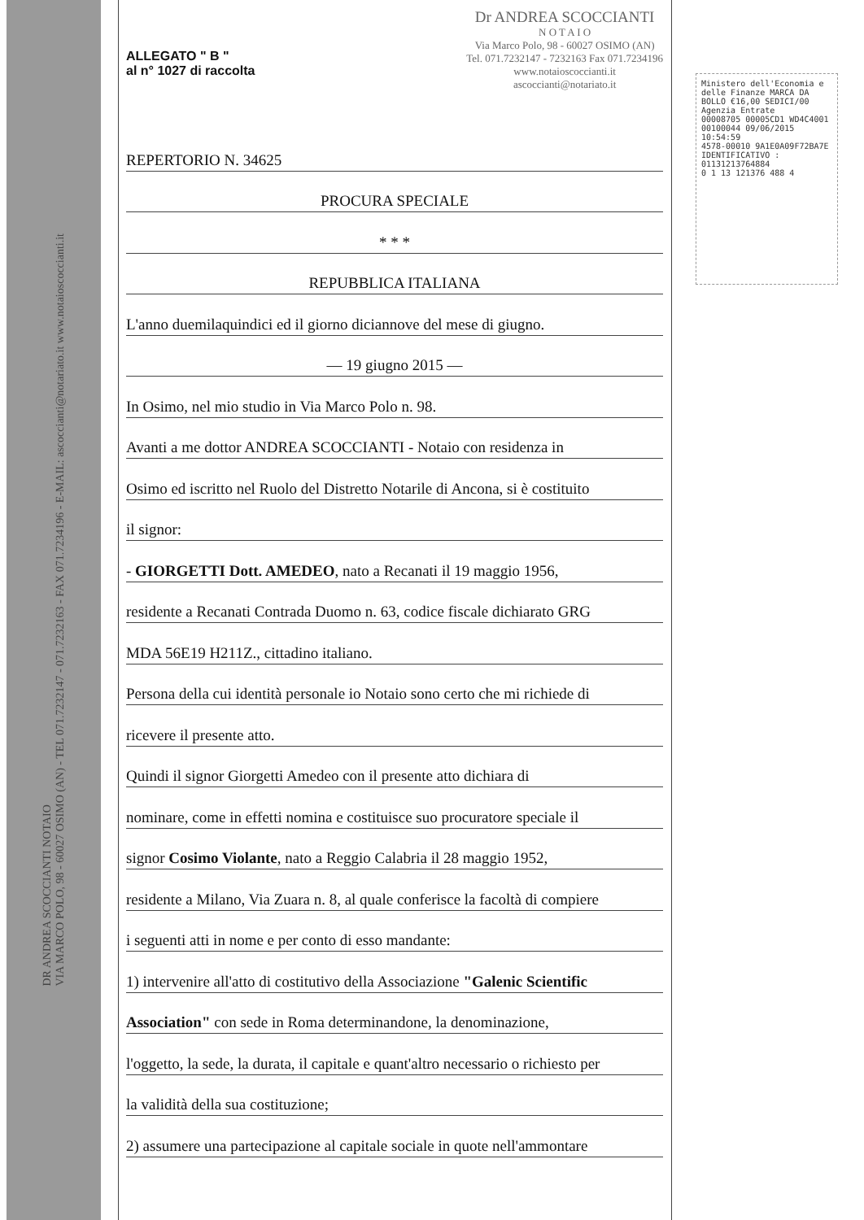DR ANDREA SCOCCIANTI NOTAIO
VIA MARCO POLO, 98 - 60027 OSIMO (AN) - TEL 071.7232147 - 071.7232163 - FAX 071.7234196 - E-MAIL: ascoccianti@notariato.it www.notaioscoccianti.it
ALLEGATO " B "
al n° 1027 di raccolta
Dr ANDREA SCOCCIANTI
N O T A I O
Via Marco Polo, 98 - 60027 OSIMO (AN)
Tel. 071.7232147 - 7232163 Fax 071.7234196
www.notaioscoccianti.it
ascoccianti@notariato.it
REPERTORIO N. 34625
PROCURA SPECIALE
* * *
REPUBBLICA ITALIANA
L'anno duemilaquindici ed il giorno diciannove del mese di giugno.
— 19 giugno 2015 —
In Osimo, nel mio studio in Via Marco Polo n. 98.
Avanti a me dottor ANDREA SCOCCIANTI - Notaio con residenza in
Osimo ed iscritto nel Ruolo del Distretto Notarile di Ancona, si è costituito
il signor:
- GIORGETTI Dott. AMEDEO, nato a Recanati il 19 maggio 1956,
residente a Recanati Contrada Duomo n. 63, codice fiscale dichiarato GRG
MDA 56E19 H211Z., cittadino italiano.
Persona della cui identità personale io Notaio sono certo che mi richiede di
ricevere il presente atto.
Quindi il signor Giorgetti Amedeo con il presente atto dichiara di
nominare, come in effetti nomina e costituisce suo procuratore speciale il
signor Cosimo Violante, nato a Reggio Calabria il 28 maggio 1952,
residente a Milano, Via Zuara n. 8, al quale conferisce la facoltà di compiere
i seguenti atti in nome e per conto di esso mandante:
1) intervenire all'atto di costitutivo della Associazione "Galenic Scientific
Association" con sede in Roma determinandone, la denominazione,
l'oggetto, la sede, la durata, il capitale e quant'altro necessario o richiesto per
la validità della sua costituzione;
2) assumere una partecipazione al capitale sociale in quote nell'ammontare
Ministero dell'Economia e delle Finanze MARCA DA BOLLO €16,00 SEDICI/00
Agenzia Entrate
00008705 00005CD1 WD4C4001
00100044 09/06/2015 10:54:59
4578-00010 9A1E0A09F72BA7E
IDENTIFICATIVO : 01131213764884
0 1 13 121376 488 4